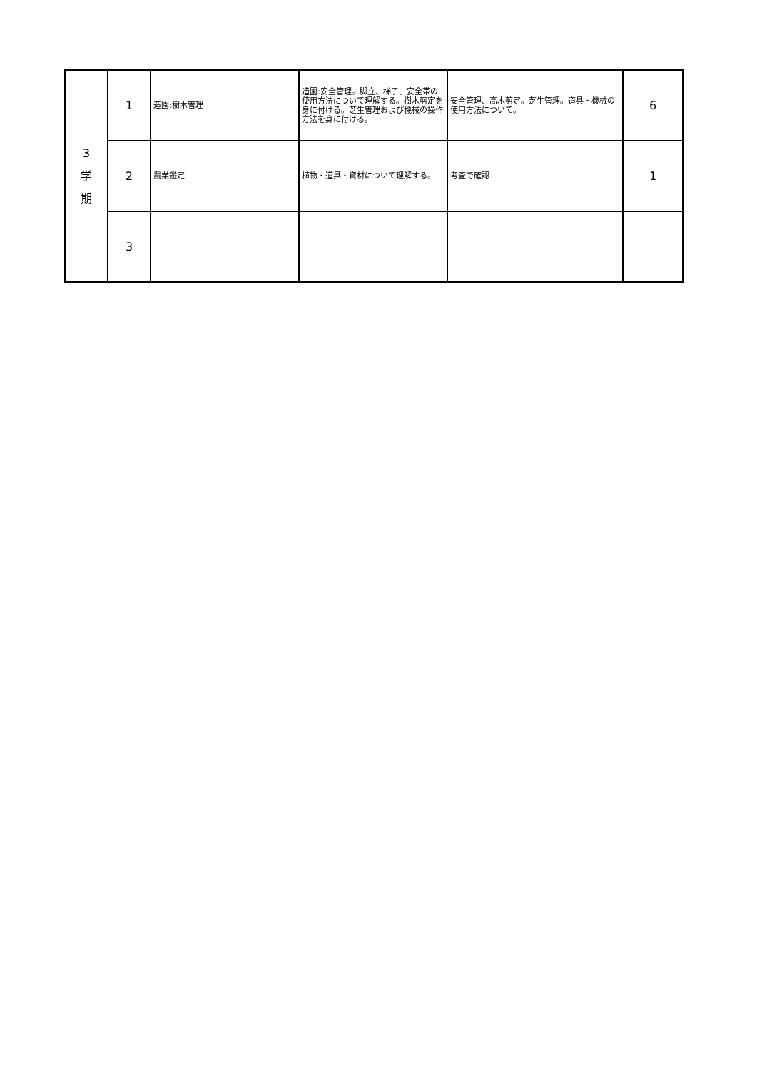| 3 学 期 | 1 | 造園:樹木管理 | 造園:安全管理。脚立、梯子、安全帯の使用方法について理解する。樹木剪定を身に付ける。芝生管理および機械の操作方法を身に付ける。 | 安全管理、高木剪定。芝生管理。道具・機械の使用方法について。 | 6 |
| | 2 | 農業鑑定 | 植物・道具・資材について理解する。 | 考査で確認 | 1 |
| | 3 | | | | |